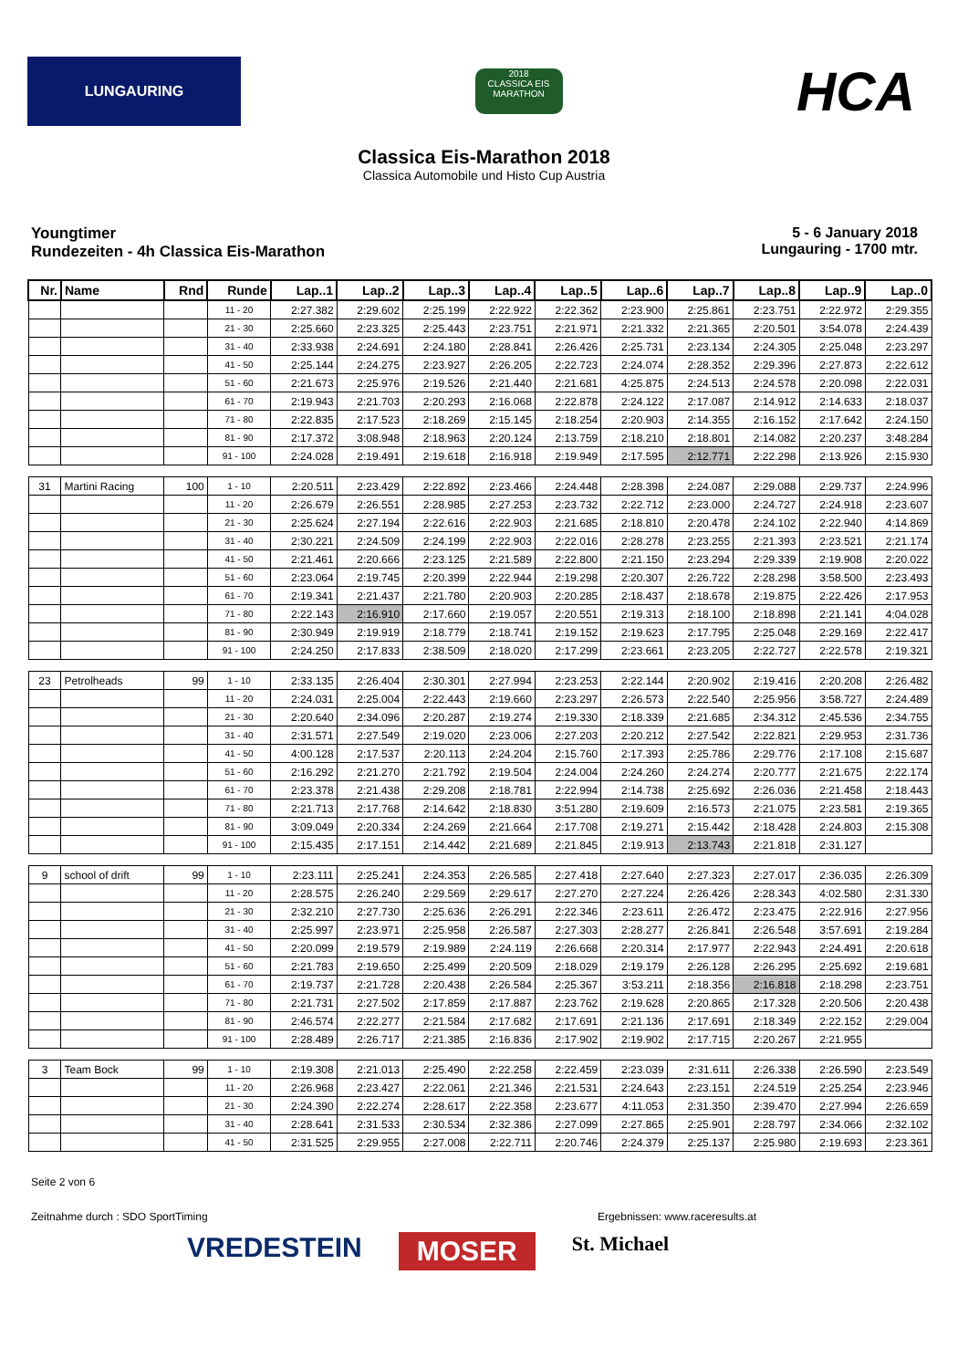LUNGAURING
2018
CLASSICA EIS MARATHON
HCA
Classica Eis-Marathon 2018
Classica Automobile und Histo Cup Austria
Youngtimer
Rundezeiten - 4h Classica Eis-Marathon
5 - 6 January 2018
Lungauring - 1700 mtr.
| Nr. | Name | Rnd | Runde | Lap..1 | Lap..2 | Lap..3 | Lap..4 | Lap..5 | Lap..6 | Lap..7 | Lap..8 | Lap..9 | Lap..0 |
| --- | --- | --- | --- | --- | --- | --- | --- | --- | --- | --- | --- | --- | --- |
| | | | 11 - 20 | 2:27.382 | 2:29.602 | 2:25.199 | 2:22.922 | 2:22.362 | 2:23.900 | 2:25.861 | 2:23.751 | 2:22.972 | 2:29.355 |
| | | | 21 - 30 | 2:25.660 | 2:23.325 | 2:25.443 | 2:23.751 | 2:21.971 | 2:21.332 | 2:21.365 | 2:20.501 | 3:54.078 | 2:24.439 |
| | | | 31 - 40 | 2:33.938 | 2:24.691 | 2:24.180 | 2:28.841 | 2:26.426 | 2:25.731 | 2:23.134 | 2:24.305 | 2:25.048 | 2:23.297 |
| | | | 41 - 50 | 2:25.144 | 2:24.275 | 2:23.927 | 2:26.205 | 2:22.723 | 2:24.074 | 2:28.352 | 2:29.396 | 2:27.873 | 2:22.612 |
| | | | 51 - 60 | 2:21.673 | 2:25.976 | 2:19.526 | 2:21.440 | 2:21.681 | 4:25.875 | 2:24.513 | 2:24.578 | 2:20.098 | 2:22.031 |
| | | | 61 - 70 | 2:19.943 | 2:21.703 | 2:20.293 | 2:16.068 | 2:22.878 | 2:24.122 | 2:17.087 | 2:14.912 | 2:14.633 | 2:18.037 |
| | | | 71 - 80 | 2:22.835 | 2:17.523 | 2:18.269 | 2:15.145 | 2:18.254 | 2:20.903 | 2:14.355 | 2:16.152 | 2:17.642 | 2:24.150 |
| | | | 81 - 90 | 2:17.372 | 3:08.948 | 2:18.963 | 2:20.124 | 2:13.759 | 2:18.210 | 2:18.801 | 2:14.082 | 2:20.237 | 3:48.284 |
| | | | 91 - 100 | 2:24.028 | 2:19.491 | 2:19.618 | 2:16.918 | 2:19.949 | 2:17.595 | 2:12.771 | 2:22.298 | 2:13.926 | 2:15.930 |
| 31 | Martini Racing | 100 | 1 - 10 | 2:20.511 | 2:23.429 | 2:22.892 | 2:23.466 | 2:24.448 | 2:28.398 | 2:24.087 | 2:29.088 | 2:29.737 | 2:24.996 |
| | | | 11 - 20 | 2:26.679 | 2:26.551 | 2:28.985 | 2:27.253 | 2:23.732 | 2:22.712 | 2:23.000 | 2:24.727 | 2:24.918 | 2:23.607 |
| | | | 21 - 30 | 2:25.624 | 2:27.194 | 2:22.616 | 2:22.903 | 2:21.685 | 2:18.810 | 2:20.478 | 2:24.102 | 2:22.940 | 4:14.869 |
| | | | 31 - 40 | 2:30.221 | 2:24.509 | 2:24.199 | 2:22.903 | 2:22.016 | 2:28.278 | 2:23.255 | 2:21.393 | 2:23.521 | 2:21.174 |
| | | | 41 - 50 | 2:21.461 | 2:20.666 | 2:23.125 | 2:21.589 | 2:22.800 | 2:21.150 | 2:23.294 | 2:29.339 | 2:19.908 | 2:20.022 |
| | | | 51 - 60 | 2:23.064 | 2:19.745 | 2:20.399 | 2:22.944 | 2:19.298 | 2:20.307 | 2:26.722 | 2:28.298 | 3:58.500 | 2:23.493 |
| | | | 61 - 70 | 2:19.341 | 2:21.437 | 2:21.780 | 2:20.903 | 2:20.285 | 2:18.437 | 2:18.678 | 2:19.875 | 2:22.426 | 2:17.953 |
| | | | 71 - 80 | 2:22.143 | 2:16.910 | 2:17.660 | 2:19.057 | 2:20.551 | 2:19.313 | 2:18.100 | 2:18.898 | 2:21.141 | 4:04.028 |
| | | | 81 - 90 | 2:30.949 | 2:19.919 | 2:18.779 | 2:18.741 | 2:19.152 | 2:19.623 | 2:17.795 | 2:25.048 | 2:29.169 | 2:22.417 |
| | | | 91 - 100 | 2:24.250 | 2:17.833 | 2:38.509 | 2:18.020 | 2:17.299 | 2:23.661 | 2:23.205 | 2:22.727 | 2:22.578 | 2:19.321 |
| 23 | Petrolheads | 99 | 1 - 10 | 2:33.135 | 2:26.404 | 2:30.301 | 2:27.994 | 2:23.253 | 2:22.144 | 2:20.902 | 2:19.416 | 2:20.208 | 2:26.482 |
| | | | 11 - 20 | 2:24.031 | 2:25.004 | 2:22.443 | 2:19.660 | 2:23.297 | 2:26.573 | 2:22.540 | 2:25.956 | 3:58.727 | 2:24.489 |
| | | | 21 - 30 | 2:20.640 | 2:34.096 | 2:20.287 | 2:19.274 | 2:19.330 | 2:18.339 | 2:21.685 | 2:34.312 | 2:45.536 | 2:34.755 |
| | | | 31 - 40 | 2:31.571 | 2:27.549 | 2:19.020 | 2:23.006 | 2:27.203 | 2:20.212 | 2:27.542 | 2:22.821 | 2:29.953 | 2:31.736 |
| | | | 41 - 50 | 4:00.128 | 2:17.537 | 2:20.113 | 2:24.204 | 2:15.760 | 2:17.393 | 2:25.786 | 2:29.776 | 2:17.108 | 2:15.687 |
| | | | 51 - 60 | 2:16.292 | 2:21.270 | 2:21.792 | 2:19.504 | 2:24.004 | 2:24.260 | 2:24.274 | 2:20.777 | 2:21.675 | 2:22.174 |
| | | | 61 - 70 | 2:23.378 | 2:21.438 | 2:29.208 | 2:18.781 | 2:22.994 | 2:14.738 | 2:25.692 | 2:26.036 | 2:21.458 | 2:18.443 |
| | | | 71 - 80 | 2:21.713 | 2:17.768 | 2:14.642 | 2:18.830 | 3:51.280 | 2:19.609 | 2:16.573 | 2:21.075 | 2:23.581 | 2:19.365 |
| | | | 81 - 90 | 3:09.049 | 2:20.334 | 2:24.269 | 2:21.664 | 2:17.708 | 2:19.271 | 2:15.442 | 2:18.428 | 2:24.803 | 2:15.308 |
| | | | 91 - 100 | 2:15.435 | 2:17.151 | 2:14.442 | 2:21.689 | 2:21.845 | 2:19.913 | 2:13.743 | 2:21.818 | 2:31.127 | |
| 9 | school of drift | 99 | 1 - 10 | 2:23.111 | 2:25.241 | 2:24.353 | 2:26.585 | 2:27.418 | 2:27.640 | 2:27.323 | 2:27.017 | 2:36.035 | 2:26.309 |
| | | | 11 - 20 | 2:28.575 | 2:26.240 | 2:29.569 | 2:29.617 | 2:27.270 | 2:27.224 | 2:26.426 | 2:28.343 | 4:02.580 | 2:31.330 |
| | | | 21 - 30 | 2:32.210 | 2:27.730 | 2:25.636 | 2:26.291 | 2:22.346 | 2:23.611 | 2:26.472 | 2:23.475 | 2:22.916 | 2:27.956 |
| | | | 31 - 40 | 2:25.997 | 2:23.971 | 2:25.958 | 2:26.587 | 2:27.303 | 2:28.277 | 2:26.841 | 2:26.548 | 3:57.691 | 2:19.284 |
| | | | 41 - 50 | 2:20.099 | 2:19.579 | 2:19.989 | 2:24.119 | 2:26.668 | 2:20.314 | 2:17.977 | 2:22.943 | 2:24.491 | 2:20.618 |
| | | | 51 - 60 | 2:21.783 | 2:19.650 | 2:25.499 | 2:20.509 | 2:18.029 | 2:19.179 | 2:26.128 | 2:26.295 | 2:25.692 | 2:19.681 |
| | | | 61 - 70 | 2:19.737 | 2:21.728 | 2:20.438 | 2:26.584 | 2:25.367 | 3:53.211 | 2:18.356 | 2:16.818 | 2:18.298 | 2:23.751 |
| | | | 71 - 80 | 2:21.731 | 2:27.502 | 2:17.859 | 2:17.887 | 2:23.762 | 2:19.628 | 2:20.865 | 2:17.328 | 2:20.506 | 2:20.438 |
| | | | 81 - 90 | 2:46.574 | 2:22.277 | 2:21.584 | 2:17.682 | 2:17.691 | 2:21.136 | 2:17.691 | 2:18.349 | 2:22.152 | 2:29.004 |
| | | | 91 - 100 | 2:28.489 | 2:26.717 | 2:21.385 | 2:16.836 | 2:17.902 | 2:19.902 | 2:17.715 | 2:20.267 | 2:21.955 | |
| 3 | Team Bock | 99 | 1 - 10 | 2:19.308 | 2:21.013 | 2:25.490 | 2:22.258 | 2:22.459 | 2:23.039 | 2:31.611 | 2:26.338 | 2:26.590 | 2:23.549 |
| | | | 11 - 20 | 2:26.968 | 2:23.427 | 2:22.061 | 2:21.346 | 2:21.531 | 2:24.643 | 2:23.151 | 2:24.519 | 2:25.254 | 2:23.946 |
| | | | 21 - 30 | 2:24.390 | 2:22.274 | 2:28.617 | 2:22.358 | 2:23.677 | 4:11.053 | 2:31.350 | 2:39.470 | 2:27.994 | 2:26.659 |
| | | | 31 - 40 | 2:28.641 | 2:31.533 | 2:30.534 | 2:32.386 | 2:27.099 | 2:27.865 | 2:25.901 | 2:28.797 | 2:34.066 | 2:32.102 |
| | | | 41 - 50 | 2:31.525 | 2:29.955 | 2:27.008 | 2:22.711 | 2:20.746 | 2:24.379 | 2:25.137 | 2:25.980 | 2:19.693 | 2:23.361 |
Seite 2 von 6
Zeitnahme durch : SDO SportTiming Ergebnissen: www.raceresults.at
VREDESTEIN MOSER St. Michael